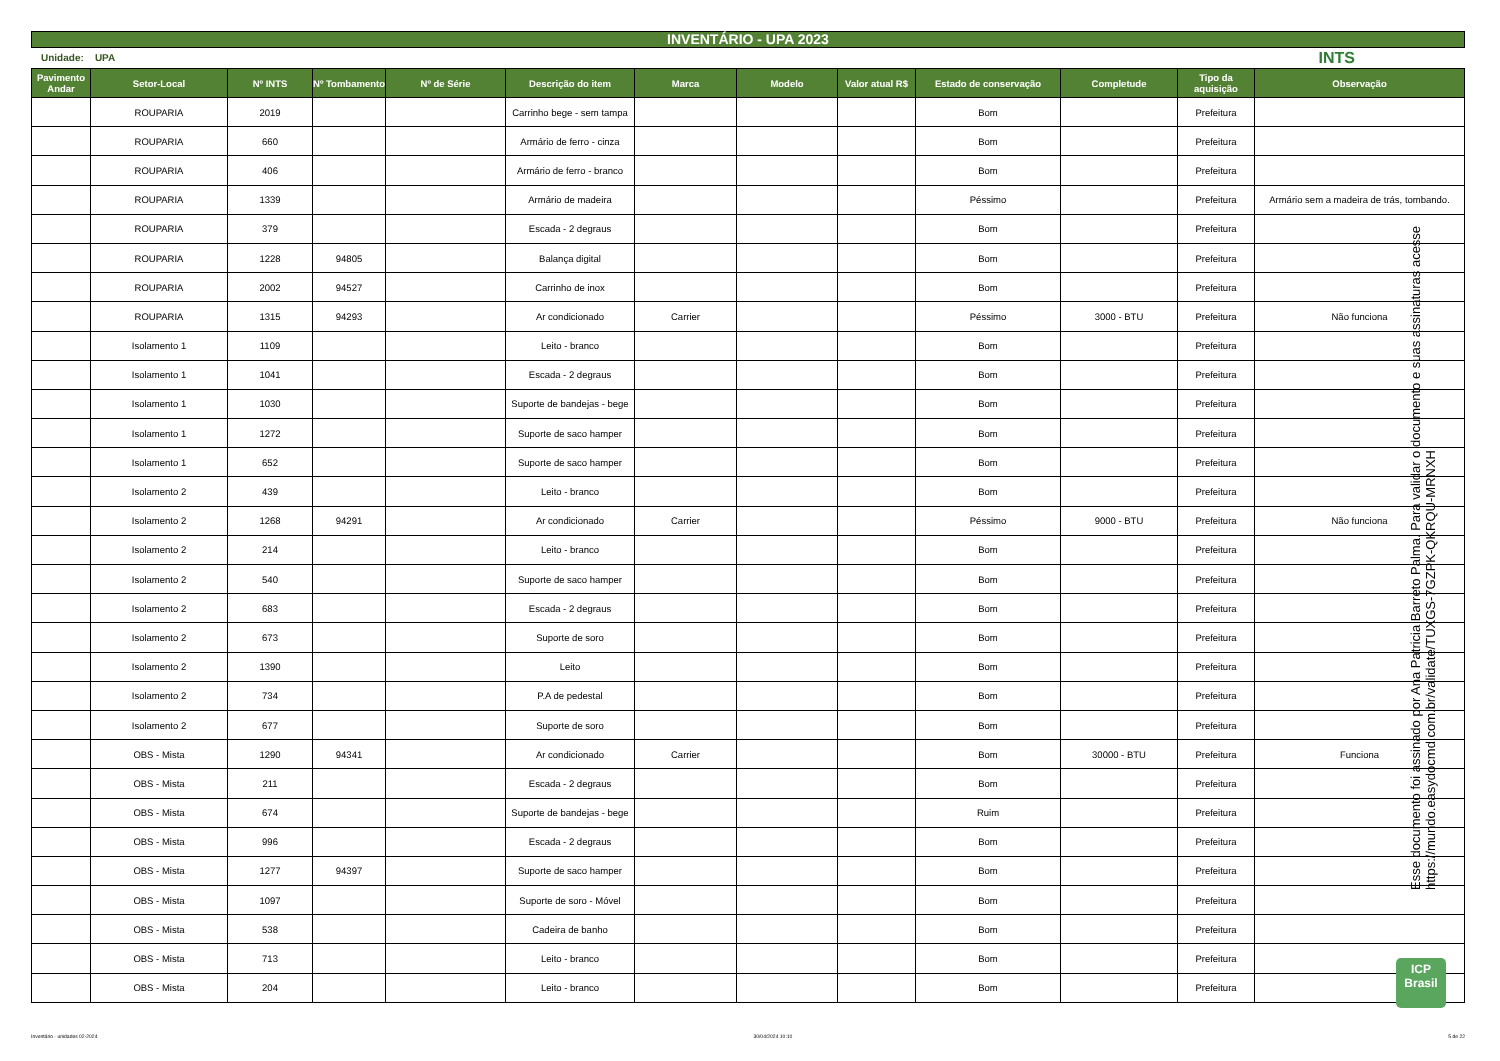INVENTÁRIO - UPA 2023
Unidade: UPA INTS
| Pavimento Andar | Setor-Local | Nº INTS | Nº Tombamento | Nº de Série | Descrição do item | Marca | Modelo | Valor atual R$ | Estado de conservação | Completude | Tipo da aquisição | Observação |
| --- | --- | --- | --- | --- | --- | --- | --- | --- | --- | --- | --- | --- |
| | ROUPARIA | 2019 | | | Carrinho bege - sem tampa | | | | Bom | | Prefeitura | |
| | ROUPARIA | 660 | | | Armário de ferro - cinza | | | | Bom | | Prefeitura | |
| | ROUPARIA | 406 | | | Armário de ferro - branco | | | | Bom | | Prefeitura | |
| | ROUPARIA | 1339 | | | Armário de madeira | | | | Péssimo | | Prefeitura | Armário sem a madeira de trás, tombando. |
| | ROUPARIA | 379 | | | Escada - 2 degraus | | | | Bom | | Prefeitura | |
| | ROUPARIA | 1228 | 94805 | | Balança digital | | | | Bom | | Prefeitura | |
| | ROUPARIA | 2002 | 94527 | | Carrinho de inox | | | | Bom | | Prefeitura | |
| | ROUPARIA | 1315 | 94293 | | Ar condicionado | Carrier | | | Péssimo | 3000 - BTU | Prefeitura | Não funciona |
| | Isolamento 1 | 1109 | | | Leito - branco | | | | Bom | | Prefeitura | |
| | Isolamento 1 | 1041 | | | Escada - 2 degraus | | | | Bom | | Prefeitura | |
| | Isolamento 1 | 1030 | | | Suporte de bandejas - bege | | | | Bom | | Prefeitura | |
| | Isolamento 1 | 1272 | | | Suporte de saco hamper | | | | Bom | | Prefeitura | |
| | Isolamento 1 | 652 | | | Suporte de saco hamper | | | | Bom | | Prefeitura | |
| | Isolamento 2 | 439 | | | Leito - branco | | | | Bom | | Prefeitura | |
| | Isolamento 2 | 1268 | 94291 | | Ar condicionado | Carrier | | | Péssimo | 9000 - BTU | Prefeitura | Não funciona |
| | Isolamento 2 | 214 | | | Leito - branco | | | | Bom | | Prefeitura | |
| | Isolamento 2 | 540 | | | Suporte de saco hamper | | | | Bom | | Prefeitura | |
| | Isolamento 2 | 683 | | | Escada - 2 degraus | | | | Bom | | Prefeitura | |
| | Isolamento 2 | 673 | | | Suporte de soro | | | | Bom | | Prefeitura | |
| | Isolamento 2 | 1390 | | | Leito | | | | Bom | | Prefeitura | |
| | Isolamento 2 | 734 | | | P.A de pedestal | | | | Bom | | Prefeitura | |
| | Isolamento 2 | 677 | | | Suporte de soro | | | | Bom | | Prefeitura | |
| | OBS - Mista | 1290 | 94341 | | Ar condicionado | Carrier | | | Bom | 30000 - BTU | Prefeitura | Funciona |
| | OBS - Mista | 211 | | | Escada - 2 degraus | | | | Bom | | Prefeitura | |
| | OBS - Mista | 674 | | | Suporte de bandejas - bege | | | | Ruim | | Prefeitura | |
| | OBS - Mista | 996 | | | Escada - 2 degraus | | | | Bom | | Prefeitura | |
| | OBS - Mista | 1277 | 94397 | | Suporte de saco hamper | | | | Bom | | Prefeitura | |
| | OBS - Mista | 1097 | | | Suporte de soro - Móvel | | | | Bom | | Prefeitura | |
| | OBS - Mista | 538 | | | Cadeira de banho | | | | Bom | | Prefeitura | |
| | OBS - Mista | 713 | | | Leito - branco | | | | Bom | | Prefeitura | |
| | OBS - Mista | 204 | | | Leito - branco | | | | Bom | | Prefeitura | |
Esse documento foi assinado por Ana Patricia Barreto Palma. Para validar o documento e suas assinaturas acesse https://mundo.easydocmd.com.br/validate/TUXGS-7GZPK-QKRQU-MRNXH
ICP
Brasil
Inventário - unidades 02-2024 30/04/2024 10:10 5 de 22